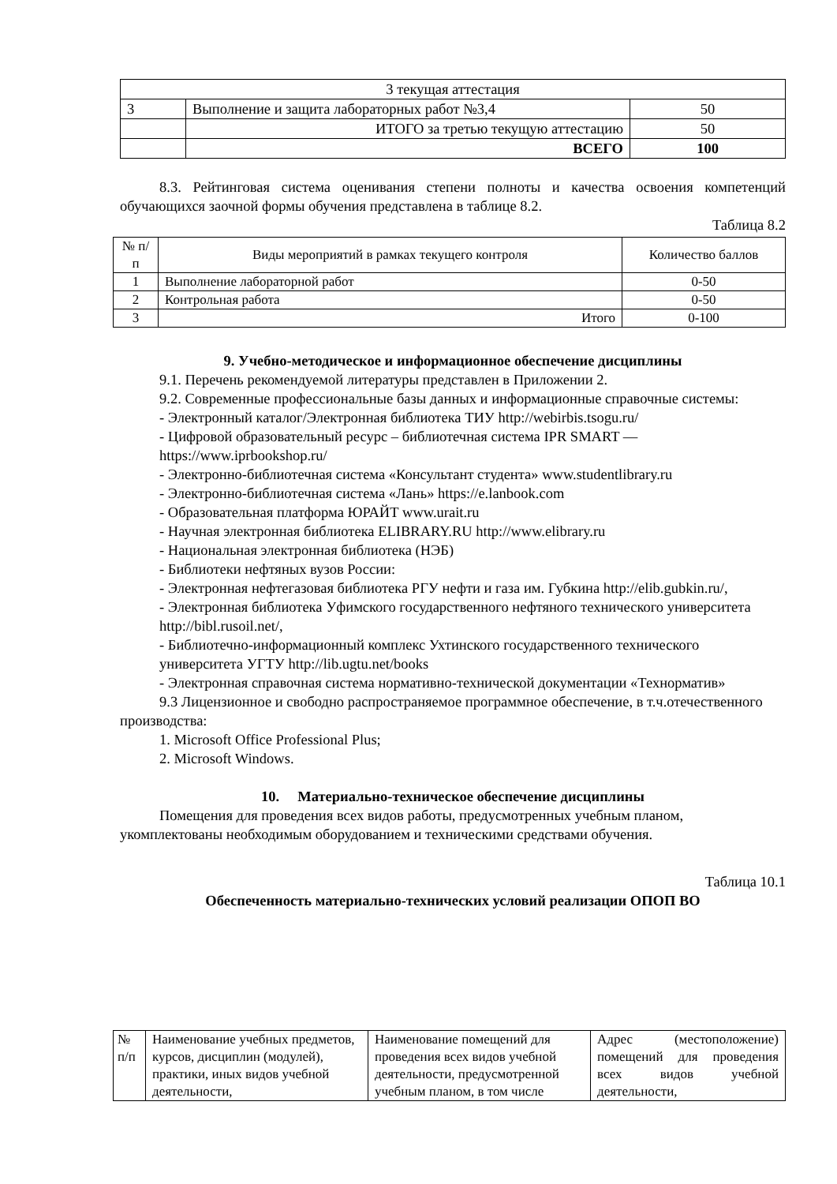| 3 текущая аттестация | | |
| 3 | Выполнение и защита лабораторных работ №3,4 | 50 |
| | ИТОГО за третью текущую аттестацию | 50 |
| | ВСЕГО | 100 |
8.3. Рейтинговая система оценивания степени полноты и качества освоения компетенций обучающихся заочной формы обучения представлена в таблице 8.2.
Таблица 8.2
| № п/п | Виды мероприятий в рамках текущего контроля | Количество баллов |
| --- | --- | --- |
| 1 | Выполнение лабораторной работ | 0-50 |
| 2 | Контрольная работа | 0-50 |
| 3 | Итого | 0-100 |
9. Учебно-методическое и информационное обеспечение дисциплины
9.1. Перечень рекомендуемой литературы представлен в Приложении 2.
9.2. Современные профессиональные базы данных и информационные справочные системы:
- Электронный каталог/Электронная библиотека ТИУ http://webirbis.tsogu.ru/
- Цифровой образовательный ресурс – библиотечная система IPR SMART — https://www.iprbookshop.ru/
- Электронно-библиотечная система «Консультант студента» www.studentlibrary.ru
- Электронно-библиотечная система «Лань» https://e.lanbook.com
- Образовательная платформа ЮРАЙТ www.urait.ru
- Научная электронная библиотека ELIBRARY.RU http://www.elibrary.ru
- Национальная электронная библиотека (НЭБ)
- Библиотеки нефтяных вузов России:
- Электронная нефтегазовая библиотека РГУ нефти и газа им. Губкина http://elib.gubkin.ru/,
- Электронная библиотека Уфимского государственного нефтяного технического университета
http://bibl.rusoil.net/,
- Библиотечно-информационный комплекс Ухтинского государственного технического
университета УГТУ http://lib.ugtu.net/books
- Электронная справочная система нормативно-технической документации «Технорматив»
9.3 Лицензионное и свободно распространяемое программное обеспечение, в т.ч.отечественного производства:
1. Microsoft Office Professional Plus;
2. Microsoft Windows.
10. Материально-техническое обеспечение дисциплины
Помещения для проведения всех видов работы, предусмотренных учебным планом, укомплектованы необходимым оборудованием и техническими средствами обучения.
Таблица 10.1
Обеспеченность материально-технических условий реализации ОПОП ВО
| № п/п | Наименование учебных предметов, курсов, дисциплин (модулей), практики, иных видов учебной деятельности, | Наименование помещений для проведения всех видов учебной деятельности, предусмотренной учебным планом, в том числе | Адрес (местоположение) помещений для проведения всех видов учебной деятельности, |